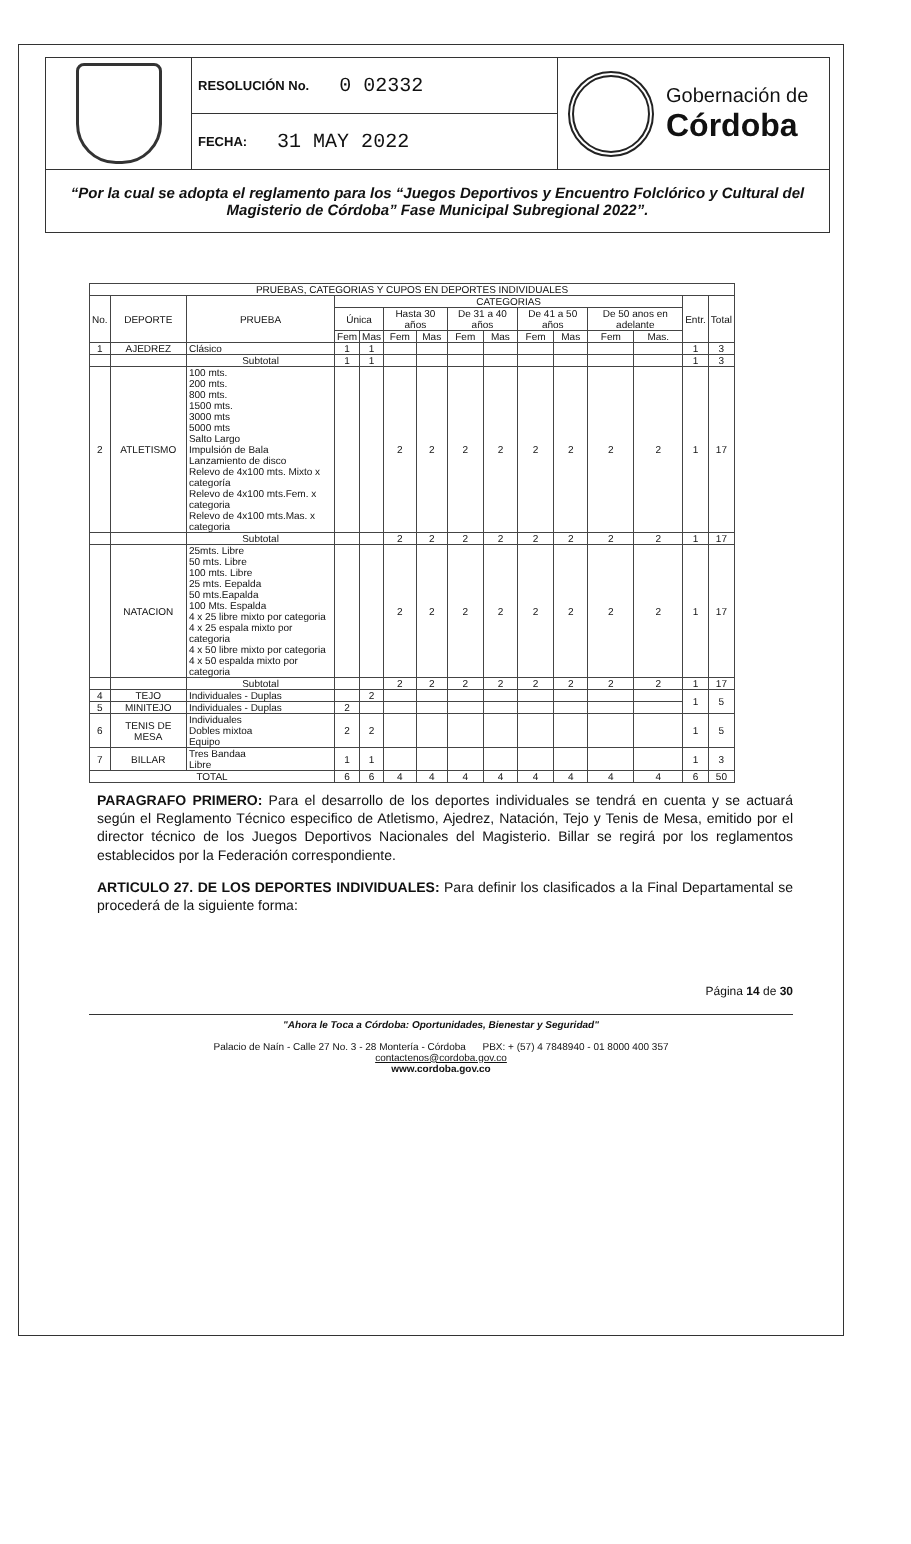RESOLUCIÓN No. 0 02332
FECHA: 31 MAY 2022
Gobernación de
Córdoba
“Por la cual se adopta el reglamento para los “Juegos Deportivos y Encuentro Folclórico y Cultural del Magisterio de Córdoba” Fase Municipal Subregional 2022”.
| PRUEBAS, CATEGORIAS Y CUPOS EN DEPORTES INDIVIDUALES | | | | | | | | | | | | | | |
| --- | --- | --- | --- | --- | --- | --- | --- | --- | --- | --- | --- | --- | --- | --- |
| No. | DEPORTE | PRUEBA | CATEGORIAS | | | | | | | | | | Entr. | Total |
| | | | Única | | Hasta 30 años | | De 31 a 40 años | | De 41 a 50 años | | De 50 anos en adelante | | | |
| | | | Fem | Mas | Fem | Mas | Fem | Mas | Fem | Mas | Fem | Mas. | | |
| 1 | AJEDREZ | Clásico | 1 | 1 | | | | | | | | | 1 | 3 |
| | | Subtotal | 1 | 1 | | | | | | | | | 1 | 3 |
| 2 | ATLETISMO | 100 mts. 200 mts. 800 mts. 1500 mts. 3000 mts 5000 mts Salto Largo Impulsión de Bala Lanzamiento de disco Relevo de 4x100 mts. Mixto x categoría Relevo de 4x100 mts.Fem. x categoria Relevo de 4x100 mts.Mas. x categoria | | | 2 | 2 | 2 | 2 | 2 | 2 | 2 | 2 | 1 | 17 |
| | | Subtotal | | | 2 | 2 | 2 | 2 | 2 | 2 | 2 | 2 | 1 | 17 |
| | NATACION | 25mts. Libre 50 mts. Libre 100 mts. Libre 25 mts. Eepalda 50 mts.Eapalda 100 Mts. Espalda 4 x 25 libre mixto por categoria 4 x 25 espala mixto por categoria 4 x 50 libre mixto por categoria 4 x 50 espalda mixto por categoria | | | 2 | 2 | 2 | 2 | 2 | 2 | 2 | 2 | 1 | 17 |
| | | Subtotal | | | 2 | 2 | 2 | 2 | 2 | 2 | 2 | 2 | 1 | 17 |
| 4 | TEJO | Individuales - Duplas | | 2 | | | | | | | | | 1 | 5 |
| 5 | MINITEJO | Individuales - Duplas | 2 | | | | | | | | | | | |
| 6 | TENIS DE MESA | Individuales Dobles mixtoa Equipo | 2 | 2 | | | | | | | | | 1 | 5 |
| 7 | BILLAR | Tres Bandaa Libre | 1 | 1 | | | | | | | | | 1 | 3 |
| TOTAL | | | 6 | 6 | 4 | 4 | 4 | 4 | 4 | 4 | 4 | 4 | 6 | 50 |
PARAGRAFO PRIMERO: Para el desarrollo de los deportes individuales se tendrá en cuenta y se actuará según el Reglamento Técnico especifico de Atletismo, Ajedrez, Natación, Tejo y Tenis de Mesa, emitido por el director técnico de los Juegos Deportivos Nacionales del Magisterio. Billar se regirá por los reglamentos establecidos por la Federación correspondiente.
ARTICULO 27. DE LOS DEPORTES INDIVIDUALES: Para definir los clasificados a la Final Departamental se procederá de la siguiente forma:
Página 14 de 30
"Ahora le Toca a Córdoba: Oportunidades, Bienestar y Seguridad"
Palacio de Naín - Calle 27 No. 3 - 28 Montería - Córdoba PBX: + (57) 4 7848940 - 01 8000 400 357
contactenos@cordoba.gov.co
www.cordoba.gov.co